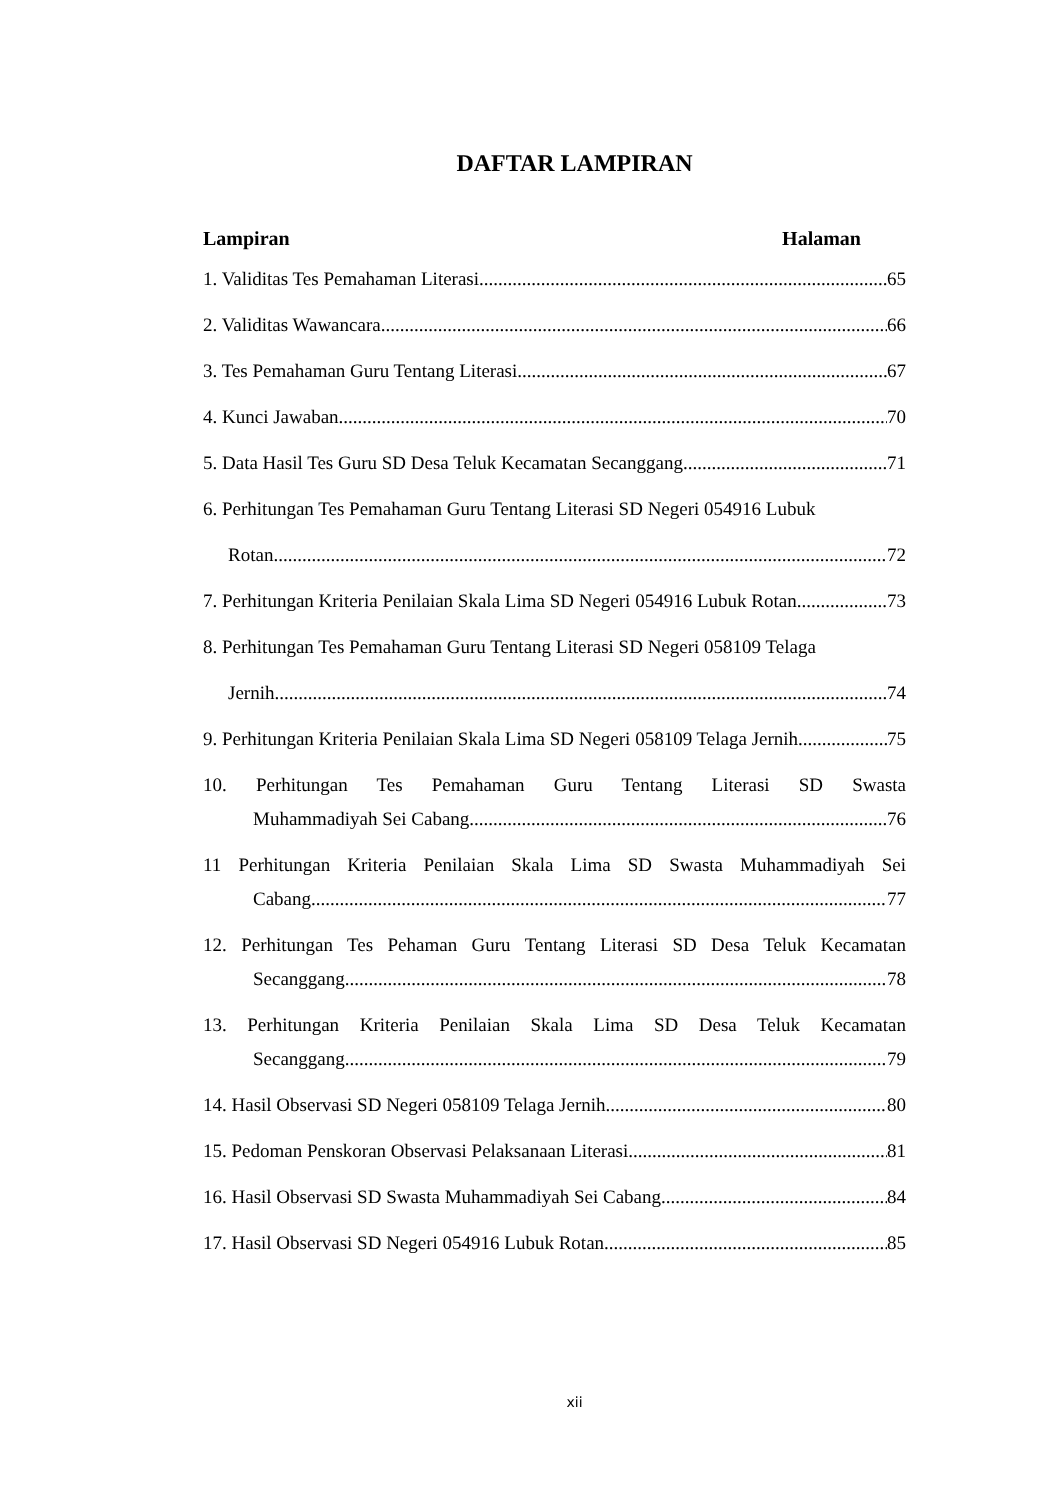DAFTAR LAMPIRAN
Lampiran Halaman
1. Validitas Tes Pemahaman Literasi 65
2. Validitas Wawancara 66
3. Tes Pemahaman Guru Tentang Literasi 67
4. Kunci Jawaban 70
5. Data Hasil Tes Guru SD Desa Teluk Kecamatan Secanggang 71
6. Perhitungan Tes Pemahaman Guru Tentang Literasi SD Negeri 054916 Lubuk
Rotan 72
7. Perhitungan Kriteria Penilaian Skala Lima SD Negeri 054916 Lubuk Rotan 73
8. Perhitungan Tes Pemahaman Guru Tentang Literasi SD Negeri 058109 Telaga
Jernih 74
9. Perhitungan Kriteria Penilaian Skala Lima SD Negeri 058109 Telaga Jernih 75
10. Perhitungan Tes Pemahaman Guru Tentang Literasi SD Swasta
Muhammadiyah Sei Cabang 76
11 Perhitungan Kriteria Penilaian Skala Lima SD Swasta Muhammadiyah Sei
Cabang 77
12. Perhitungan Tes Pehaman Guru Tentang Literasi SD Desa Teluk Kecamatan
Secanggang 78
13. Perhitungan Kriteria Penilaian Skala Lima SD Desa Teluk Kecamatan
Secanggang 79
14. Hasil Observasi SD Negeri 058109 Telaga Jernih 80
15. Pedoman Penskoran Observasi Pelaksanaan Literasi 81
16. Hasil Observasi SD Swasta Muhammadiyah Sei Cabang 84
17. Hasil Observasi SD Negeri 054916 Lubuk Rotan 85
xii